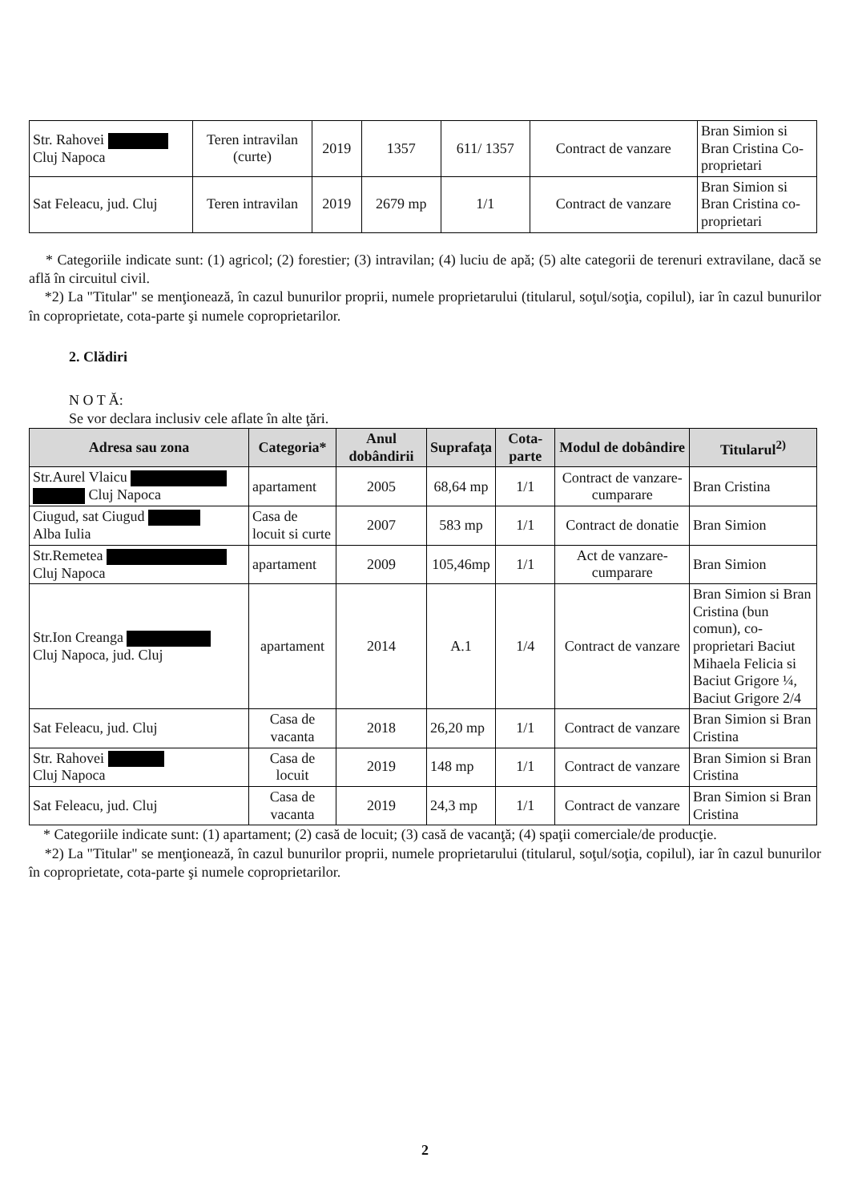| Str. Rahovei Cluj Napoca | Teren intravilan (curte) | 2019 | 1357 | 611/ 1357 | Contract de vanzare | Bran Simion si Bran Cristina Co-proprietari |
| Sat Feleacu, jud. Cluj | Teren intravilan | 2019 | 2679 mp | 1/1 | Contract de vanzare | Bran Simion si Bran Cristina co-proprietari |
* Categoriile indicate sunt: (1) agricol; (2) forestier; (3) intravilan; (4) luciu de apă; (5) alte categorii de terenuri extravilane, dacă se află în circuitul civil.
*2) La "Titular" se menţionează, în cazul bunurilor proprii, numele proprietarului (titularul, soţul/soţia, copilul), iar în cazul bunurilor în coproprietate, cota-parte şi numele coproprietarilor.
2. Clădiri
N O T Ă:
Se vor declara inclusiv cele aflate în alte ţări.
| Adresa sau zona | Categoria* | Anul dobândirii | Suprafaţa | Cota-parte | Modul de dobândire | Titularul<sup>2)</sup> |
| --- | --- | --- | --- | --- | --- | --- |
| Str.Aurel Vlaicu Cluj Napoca | apartament | 2005 | 68,64 mp | 1/1 | Contract de vanzare-cumparare | Bran Cristina |
| Ciugud, sat Ciugud Alba Iulia | Casa de locuit si curte | 2007 | 583 mp | 1/1 | Contract de donatie | Bran Simion |
| Str.Remetea Cluj Napoca | apartament | 2009 | 105,46mp | 1/1 | Act de vanzare-cumparare | Bran Simion |
| Str.Ion Creanga Cluj Napoca, jud. Cluj | apartament | 2014 | A.1 | 1/4 | Contract de vanzare | Bran Simion si Bran Cristina (bun comun), co-proprietari Baciut Mihaela Felicia si Baciut Grigore ¼, Baciut Grigore 2/4 |
| Sat Feleacu, jud. Cluj | Casa de vacanta | 2018 | 26,20 mp | 1/1 | Contract de vanzare | Bran Simion si Bran Cristina |
| Str. Rahovei Cluj Napoca | Casa de locuit | 2019 | 148 mp | 1/1 | Contract de vanzare | Bran Simion si Bran Cristina |
| Sat Feleacu, jud. Cluj | Casa de vacanta | 2019 | 24,3 mp | 1/1 | Contract de vanzare | Bran Simion si Bran Cristina |
* Categoriile indicate sunt: (1) apartament; (2) casă de locuit; (3) casă de vacanţă; (4) spaţii comerciale/de producţie.
*2) La "Titular" se menţionează, în cazul bunurilor proprii, numele proprietarului (titularul, soţul/soţia, copilul), iar în cazul bunurilor în coproprietate, cota-parte şi numele coproprietarilor.
2